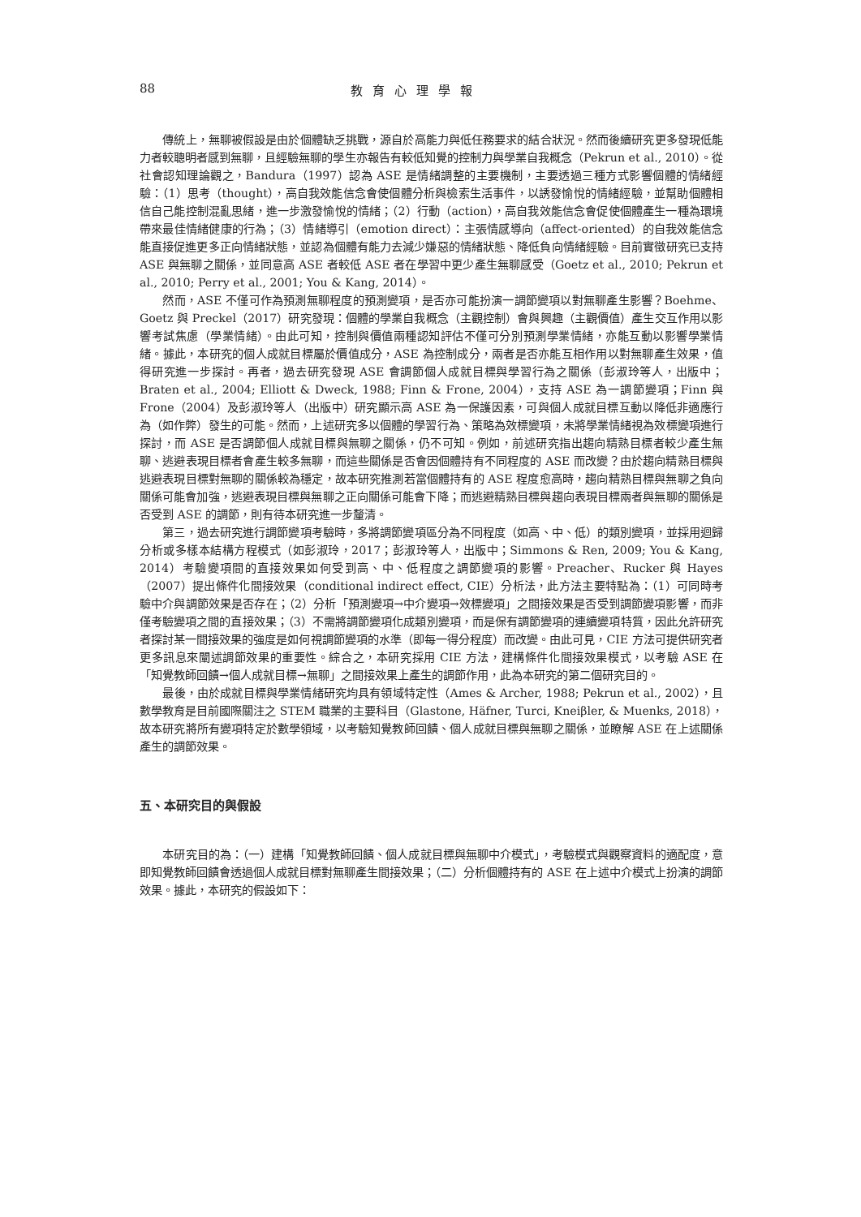88 教育心理學報
傳統上，無聊被假設是由於個體缺乏挑戰，源自於高能力與低任務要求的結合狀況。然而後續研究更多發現低能力者較聰明者感到無聊，且經驗無聊的學生亦報告有較低知覺的控制力與學業自我概念（Pekrun et al., 2010）。從社會認知理論觀之，Bandura（1997）認為 ASE 是情緒調整的主要機制，主要透過三種方式影響個體的情緒經驗：（1）思考（thought），高自我效能信念會使個體分析與檢索生活事件，以誘發愉悅的情緒經驗，並幫助個體相信自己能控制混亂思緒，進一步激發愉悅的情緒；（2）行動（action），高自我效能信念會促使個體產生一種為環境帶來最佳情緒健康的行為；（3）情緒導引（emotion direct）：主張情感導向（affect-oriented）的自我效能信念能直接促進更多正向情緒狀態，並認為個體有能力去減少嫌惡的情緒狀態、降低負向情緒經驗。目前實徵研究已支持 ASE 與無聊之關係，並同意高 ASE 者較低 ASE 者在學習中更少產生無聊感受（Goetz et al., 2010; Pekrun et al., 2010; Perry et al., 2001; You & Kang, 2014）。
然而，ASE 不僅可作為預測無聊程度的預測變項，是否亦可能扮演一調節變項以對無聊產生影響？Boehme、Goetz 與 Preckel（2017）研究發現：個體的學業自我概念（主觀控制）會與興趣（主觀價值）產生交互作用以影響考試焦慮（學業情緒）。由此可知，控制與價值兩種認知評估不僅可分別預測學業情緒，亦能互動以影響學業情緒。據此，本研究的個人成就目標屬於價值成分，ASE 為控制成分，兩者是否亦能互相作用以對無聊產生效果，值得研究進一步探討。再者，過去研究發現 ASE 會調節個人成就目標與學習行為之關係（彭淑玲等人，出版中；Braten et al., 2004; Elliott & Dweck, 1988; Finn & Frone, 2004），支持 ASE 為一調節變項；Finn 與 Frone（2004）及彭淑玲等人（出版中）研究顯示高 ASE 為一保護因素，可與個人成就目標互動以降低非適應行為（如作弊）發生的可能。然而，上述研究多以個體的學習行為、策略為效標變項，未將學業情緒視為效標變項進行探討，而 ASE 是否調節個人成就目標與無聊之關係，仍不可知。例如，前述研究指出趨向精熟目標者較少產生無聊、逃避表現目標者會產生較多無聊，而這些關係是否會因個體持有不同程度的 ASE 而改變？由於趨向精熟目標與逃避表現目標對無聊的關係較為穩定，故本研究推測若當個體持有的 ASE 程度愈高時，趨向精熟目標與無聊之負向關係可能會加強，逃避表現目標與無聊之正向關係可能會下降；而逃避精熟目標與趨向表現目標兩者與無聊的關係是否受到 ASE 的調節，則有待本研究進一步釐清。
第三，過去研究進行調節變項考驗時，多將調節變項區分為不同程度（如高、中、低）的類別變項，並採用迴歸分析或多樣本結構方程模式（如彭淑玲，2017；彭淑玲等人，出版中；Simmons & Ren, 2009; You & Kang, 2014）考驗變項間的直接效果如何受到高、中、低程度之調節變項的影響。Preacher、Rucker 與 Hayes（2007）提出條件化間接效果（conditional indirect effect, CIE）分析法，此方法主要特點為：（1）可同時考驗中介與調節效果是否存在；（2）分析「預測變項→中介變項→效標變項」之間接效果是否受到調節變項影響，而非僅考驗變項之間的直接效果；（3）不需將調節變項化成類別變項，而是保有調節變項的連續變項特質，因此允許研究者探討某一間接效果的強度是如何視調節變項的水準（即每一得分程度）而改變。由此可見，CIE 方法可提供研究者更多訊息來闡述調節效果的重要性。綜合之，本研究採用 CIE 方法，建構條件化間接效果模式，以考驗 ASE 在「知覺教師回饋→個人成就目標→無聊」之間接效果上產生的調節作用，此為本研究的第二個研究目的。
最後，由於成就目標與學業情緒研究均具有領域特定性（Ames & Archer, 1988; Pekrun et al., 2002），且數學教育是目前國際關注之 STEM 職業的主要科目（Glastone, Häfner, Turci, Kneiβler, & Muenks, 2018），故本研究將所有變項特定於數學領域，以考驗知覺教師回饋、個人成就目標與無聊之關係，並瞭解 ASE 在上述關係產生的調節效果。
五、本研究目的與假設
本研究目的為：（一）建構「知覺教師回饋、個人成就目標與無聊中介模式」，考驗模式與觀察資料的適配度，意即知覺教師回饋會透過個人成就目標對無聊產生間接效果；（二）分析個體持有的 ASE 在上述中介模式上扮演的調節效果。據此，本研究的假設如下：